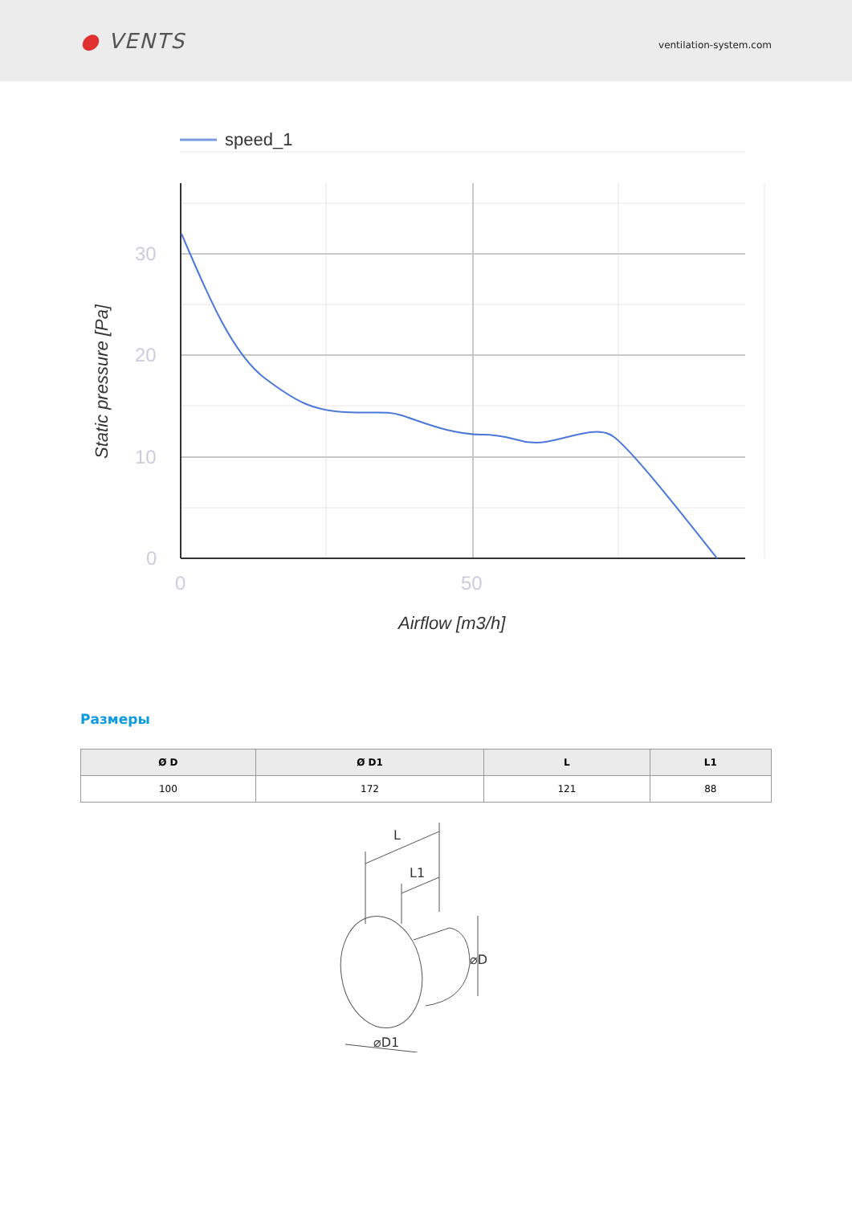● VENTS
ventilation-system.com
speed_1
30
20
10
0
0
50
Airflow [m3/h]
Static pressure [Pa]
Размеры
| Ø D | Ø D1 | L | L1 |
| --- | --- | --- | --- |
| 100 | 172 | 121 | 88 |
L
L1
⌀D
⌀D1